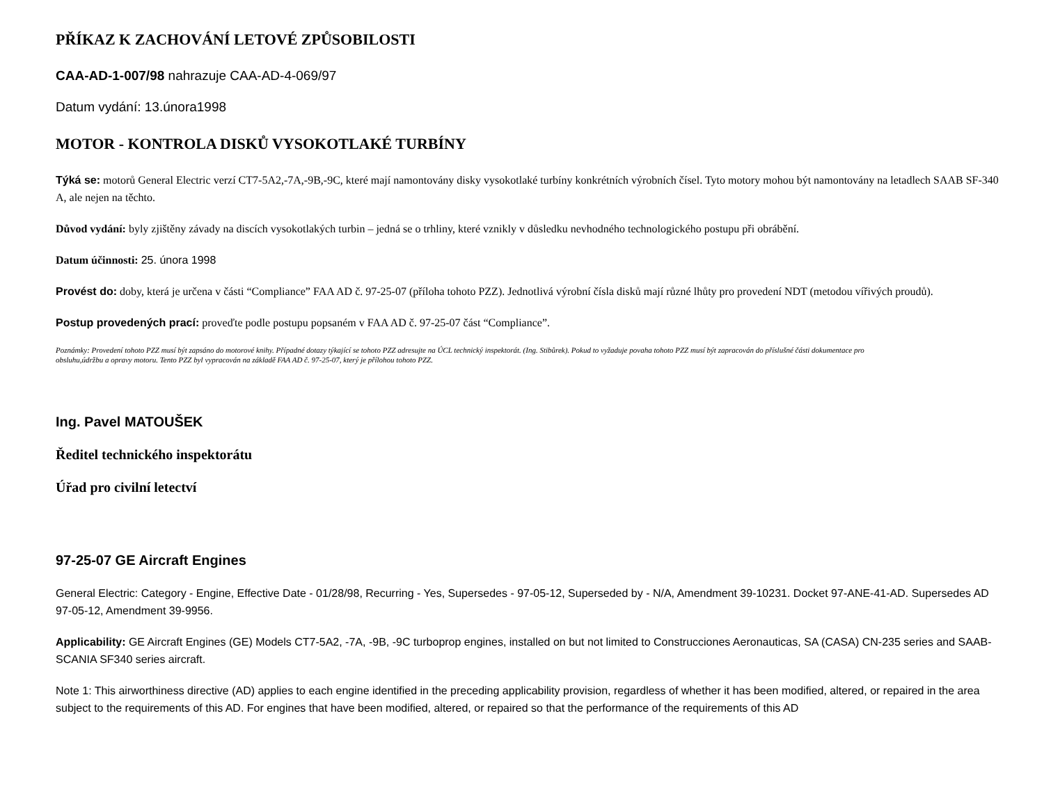PŘÍKAZ K ZACHOVÁNÍ LETOVÉ ZPŮSOBILOSTI
CAA-AD-1-007/98 nahrazuje CAA-AD-4-069/97
Datum vydání: 13.února1998
MOTOR - KONTROLA DISKŮ VYSOKOTLAKÉ TURBÍNY
Týká se: motorů General Electric verzí CT7-5A2,-7A,-9B,-9C, které mají namontovány disky vysokotlaké turbíny konkrétních výrobních čísel. Tyto motory mohou být namontovány na letadlech SAAB SF-340 A, ale nejen na těchto.
Důvod vydání: byly zjištěny závady na discích vysokotlakých turbin – jedná se o trhliny, které vznikly v důsledku nevhodného technologického postupu při obrábění.
Datum účinnosti: 25. února 1998
Provést do: doby, která je určena v části “Compliance” FAA AD č. 97-25-07 (příloha tohoto PZZ). Jednotlivá výrobní čísla disků mají různé lhůty pro provedení NDT (metodou vířivých proudů).
Postup provedených prací: proveďte podle postupu popsaném v FAA AD č. 97-25-07 část “Compliance”.
Poznámky: Provedení tohoto PZZ musí být zapsáno do motorové knihy. Případné dotazy týkající se tohoto PZZ adresujte na ÚCL technický inspektorát. (Ing. Stibůrek). Pokud to vyžaduje povaha tohoto PZZ musí být zapracován do příslušné části dokumentace pro
obsluhu,údržbu a opravy motoru. Tento PZZ byl vypracován na základě FAA AD č. 97-25-07, který je přílohou tohoto PZZ.
Ing. Pavel MATOUŠEK
Ředitel technického inspektorátu
Úřad pro civilní letectví
97-25-07 GE Aircraft Engines
General Electric: Category - Engine, Effective Date - 01/28/98, Recurring - Yes, Supersedes - 97-05-12, Superseded by - N/A, Amendment 39-10231. Docket 97-ANE-41-AD. Supersedes AD 97-05-12, Amendment 39-9956.
Applicability: GE Aircraft Engines (GE) Models CT7-5A2, -7A, -9B, -9C turboprop engines, installed on but not limited to Construcciones Aeronauticas, SA (CASA) CN-235 series and SAAB-SCANIA SF340 series aircraft.
Note 1: This airworthiness directive (AD) applies to each engine identified in the preceding applicability provision, regardless of whether it has been modified, altered, or repaired in the area subject to the requirements of this AD. For engines that have been modified, altered, or repaired so that the performance of the requirements of this AD